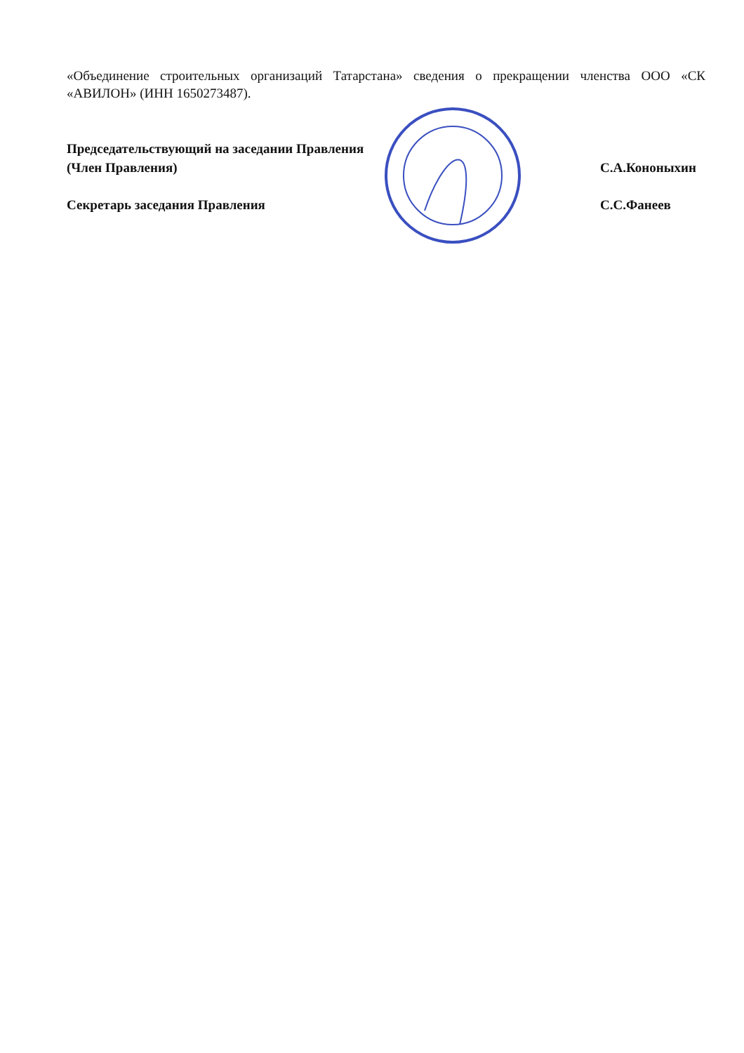«Объединение строительных организаций Татарстана» сведения о прекращении членства ООО «СК «АВИЛОН» (ИНН 1650273487).
Председательствующий на заседании Правления
(Член Правления)
С.А.Кононыхин
Секретарь заседания Правления С.С.Фанеев